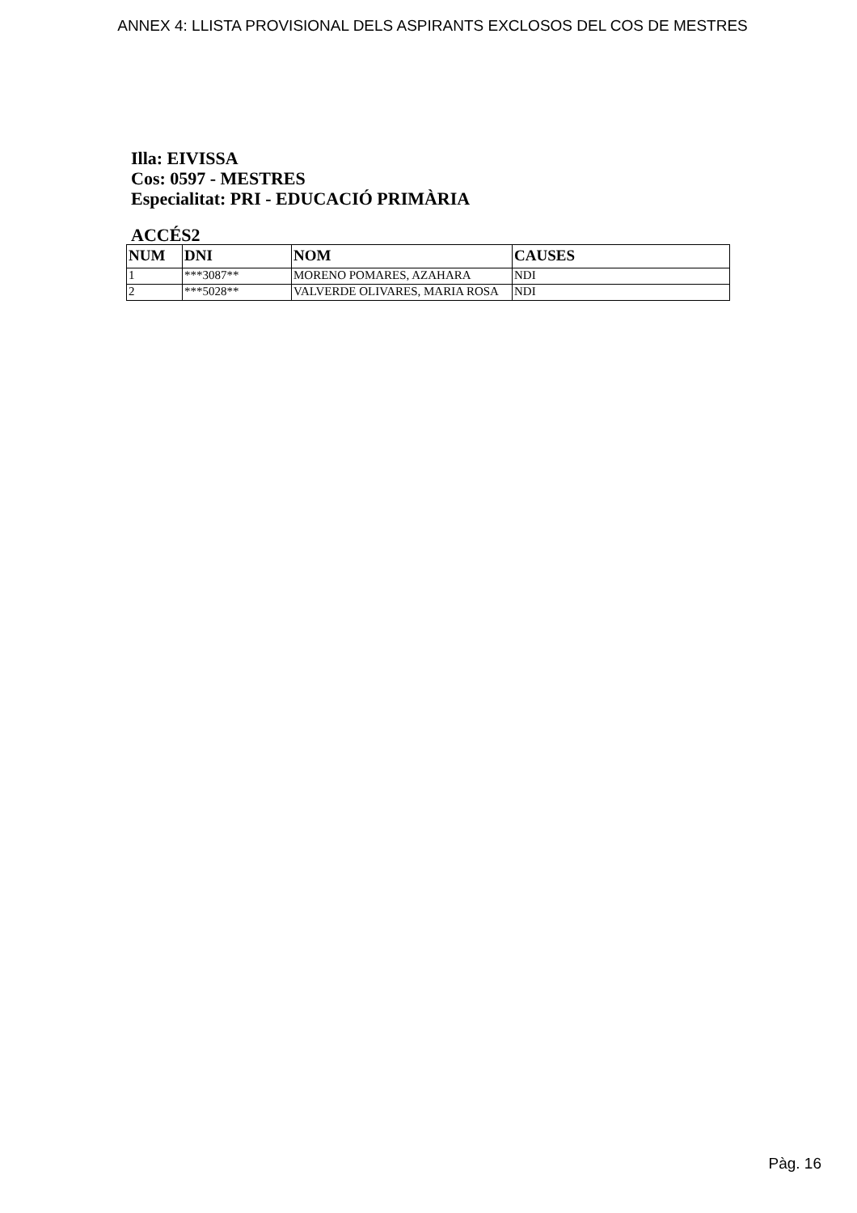ANNEX 4: LLISTA PROVISIONAL DELS ASPIRANTS EXCLOSOS DEL COS DE MESTRES
Illa: EIVISSA
Cos: 0597 - MESTRES
Especialitat: PRI - EDUCACIÓ PRIMÀRIA
ACCÉS2
| NUM | DNI | NOM | CAUSES |
| --- | --- | --- | --- |
| 1 | ***3087** | MORENO POMARES, AZAHARA | NDI |
| 2 | ***5028** | VALVERDE OLIVARES, MARIA ROSA | NDI |
Pàg. 16